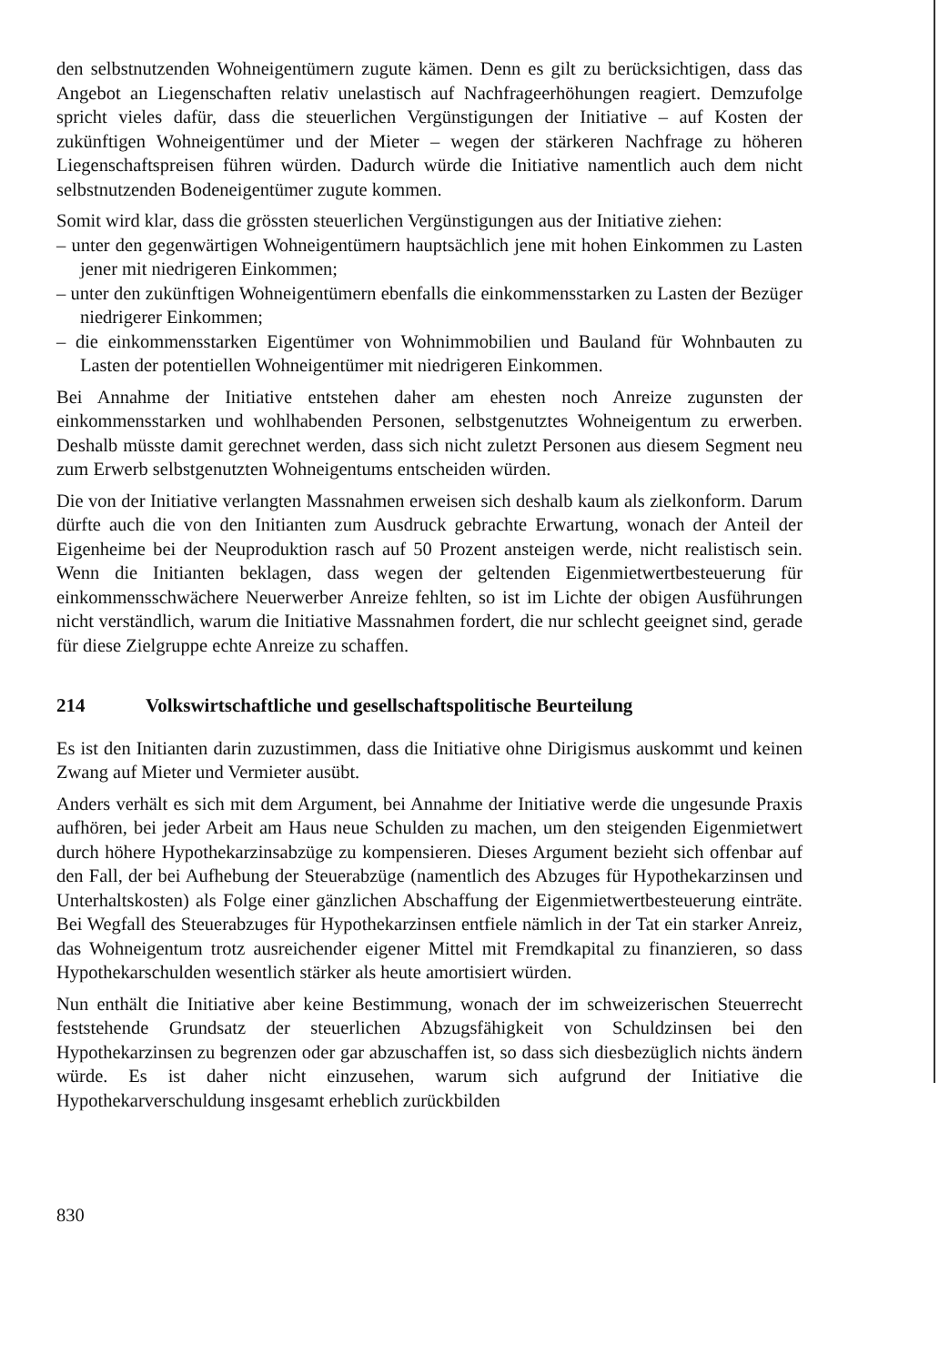den selbstnutzenden Wohneigentümern zugute kämen. Denn es gilt zu berücksichtigen, dass das Angebot an Liegenschaften relativ unelastisch auf Nachfrageerhöhungen reagiert. Demzufolge spricht vieles dafür, dass die steuerlichen Vergünstigungen der Initiative – auf Kosten der zukünftigen Wohneigentümer und der Mieter – wegen der stärkeren Nachfrage zu höheren Liegenschaftspreisen führen würden. Dadurch würde die Initiative namentlich auch dem nicht selbstnutzenden Bodeneigentümer zugute kommen.
Somit wird klar, dass die grössten steuerlichen Vergünstigungen aus der Initiative ziehen:
– unter den gegenwärtigen Wohneigentümern hauptsächlich jene mit hohen Einkommen zu Lasten jener mit niedrigeren Einkommen;
– unter den zukünftigen Wohneigentümern ebenfalls die einkommensstarken zu Lasten der Bezüger niedrigerer Einkommen;
– die einkommensstarken Eigentümer von Wohnimmobilien und Bauland für Wohnbauten zu Lasten der potentiellen Wohneigentümer mit niedrigeren Einkommen.
Bei Annahme der Initiative entstehen daher am ehesten noch Anreize zugunsten der einkommensstarken und wohlhabenden Personen, selbstgenutztes Wohneigentum zu erwerben. Deshalb müsste damit gerechnet werden, dass sich nicht zuletzt Personen aus diesem Segment neu zum Erwerb selbstgenutzten Wohneigentums entscheiden würden.
Die von der Initiative verlangten Massnahmen erweisen sich deshalb kaum als zielkonform. Darum dürfte auch die von den Initianten zum Ausdruck gebrachte Erwartung, wonach der Anteil der Eigenheime bei der Neuproduktion rasch auf 50 Prozent ansteigen werde, nicht realistisch sein. Wenn die Initianten beklagen, dass wegen der geltenden Eigenmietwertbesteuerung für einkommensschwächere Neuerwerber Anreize fehlten, so ist im Lichte der obigen Ausführungen nicht verständlich, warum die Initiative Massnahmen fordert, die nur schlecht geeignet sind, gerade für diese Zielgruppe echte Anreize zu schaffen.
214 Volkswirtschaftliche und gesellschaftspolitische Beurteilung
Es ist den Initianten darin zuzustimmen, dass die Initiative ohne Dirigismus auskommt und keinen Zwang auf Mieter und Vermieter ausübt.
Anders verhält es sich mit dem Argument, bei Annahme der Initiative werde die ungesunde Praxis aufhören, bei jeder Arbeit am Haus neue Schulden zu machen, um den steigenden Eigenmietwert durch höhere Hypothekarzinsabzüge zu kompensieren. Dieses Argument bezieht sich offenbar auf den Fall, der bei Aufhebung der Steuerabzüge (namentlich des Abzuges für Hypothekarzinsen und Unterhaltskosten) als Folge einer gänzlichen Abschaffung der Eigenmietwertbesteuerung einträte. Bei Wegfall des Steuerabzuges für Hypothekarzinsen entfiele nämlich in der Tat ein starker Anreiz, das Wohneigentum trotz ausreichender eigener Mittel mit Fremdkapital zu finanzieren, so dass Hypothekarschulden wesentlich stärker als heute amortisiert würden.
Nun enthält die Initiative aber keine Bestimmung, wonach der im schweizerischen Steuerrecht feststehende Grundsatz der steuerlichen Abzugsfähigkeit von Schuldzinsen bei den Hypothekarzinsen zu begrenzen oder gar abzuschaffen ist, so dass sich diesbezüglich nichts ändern würde. Es ist daher nicht einzusehen, warum sich aufgrund der Initiative die Hypothekarverschuldung insgesamt erheblich zurückbilden
830